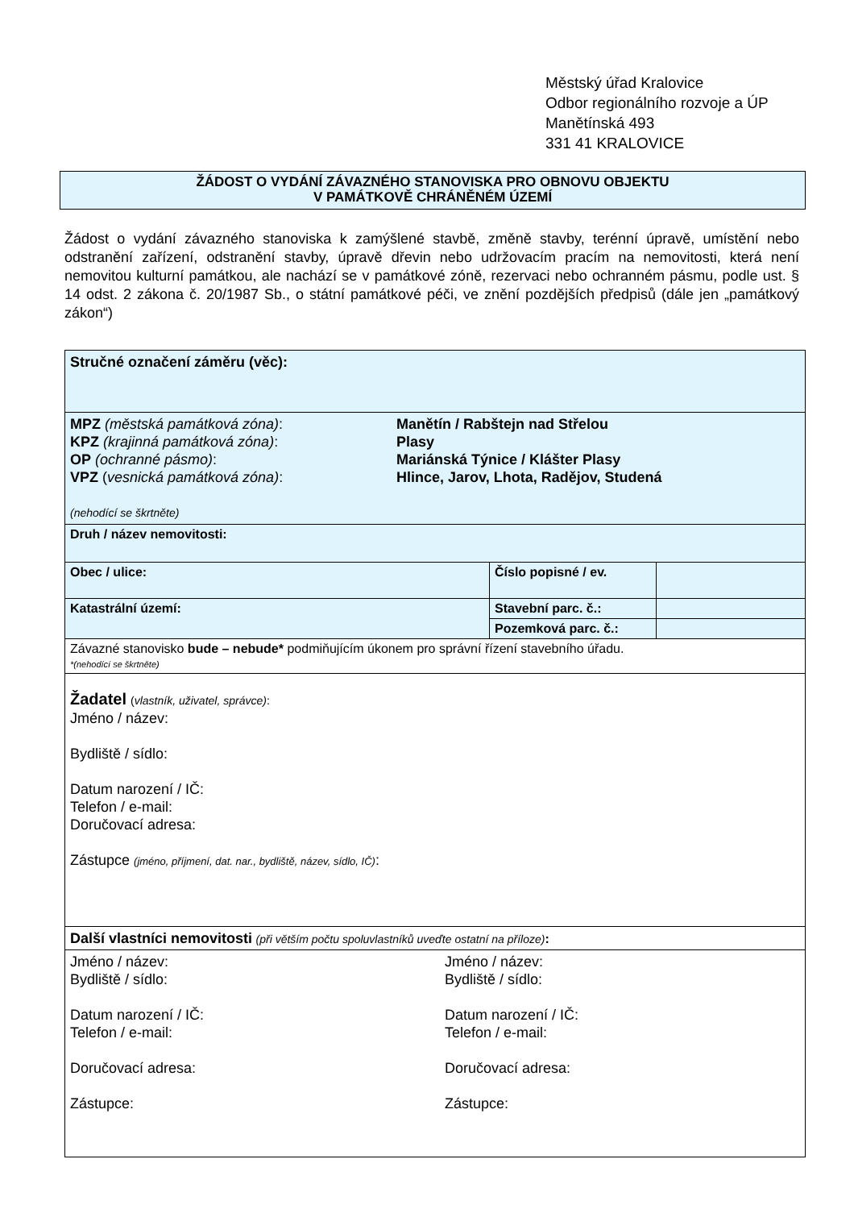Městský úřad Kralovice
Odbor regionálního rozvoje a ÚP
Manětínská 493
331 41 KRALOVICE
ŽÁDOST O VYDÁNÍ ZÁVAZNÉHO STANOVISKA PRO OBNOVU OBJEKTU
V PAMÁTKOVĚ CHRÁNĚNÉM ÚZEMÍ
Žádost o vydání závazného stanoviska k zamýšlené stavbě, změně stavby, terénní úpravě, umístění nebo odstranění zařízení, odstranění stavby, úpravě dřevin nebo udržovacím pracím na nemovitosti, která není nemovitou kulturní památkou, ale nachází se v památkové zóně, rezervaci nebo ochranném pásmu, podle ust. § 14 odst. 2 zákona č. 20/1987 Sb., o státní památkové péči, ve znění pozdějších předpisů (dále jen „památkový zákon“)
| Stručné označení záměru (věc): | | |
| MPZ (městská památková zóna) : Manětín / Rabštejn nad Střelou KPZ (krajinná památková zóna) : Plasy OP (ochranné pásmo) : Mariánská Týnice / Klášter Plasy VPZ ( vesnická památková zóna) : Hlince, Jarov, Lhota, Radějov, Studená (nehodící se škrtněte) | | |
| Druh / název nemovitosti: | | |
| Obec / ulice: | Číslo popisné / ev. | |
| Katastrální území: | Stavební parc. č.: | |
| | Pozemková parc. č.: | |
| Závazné stanovisko bude – nebude* podmiňujícím úkonem pro správní řízení stavebního úřadu. *(nehodící se škrtněte) | | |
| Žadatel ( vlastník, uživatel, správce) : Jméno / název: Bydliště / sídlo: Datum narození / IČ: Telefon / e-mail: Doručovací adresa: Zástupce (jméno, příjmení, dat. nar., bydliště, název, sídlo, IČ) : | | |
| Další vlastníci nemovitosti (při větším počtu spoluvlastníků uveďte ostatní na příloze) : | | |
| Jméno / název: Bydliště / sídlo: Datum narození / IČ: Telefon / e-mail: Doručovací adresa: Zástupce: Jméno / název: Bydliště / sídlo: Datum narození / IČ: Telefon / e-mail: Doručovací adresa: Zástupce: | | |